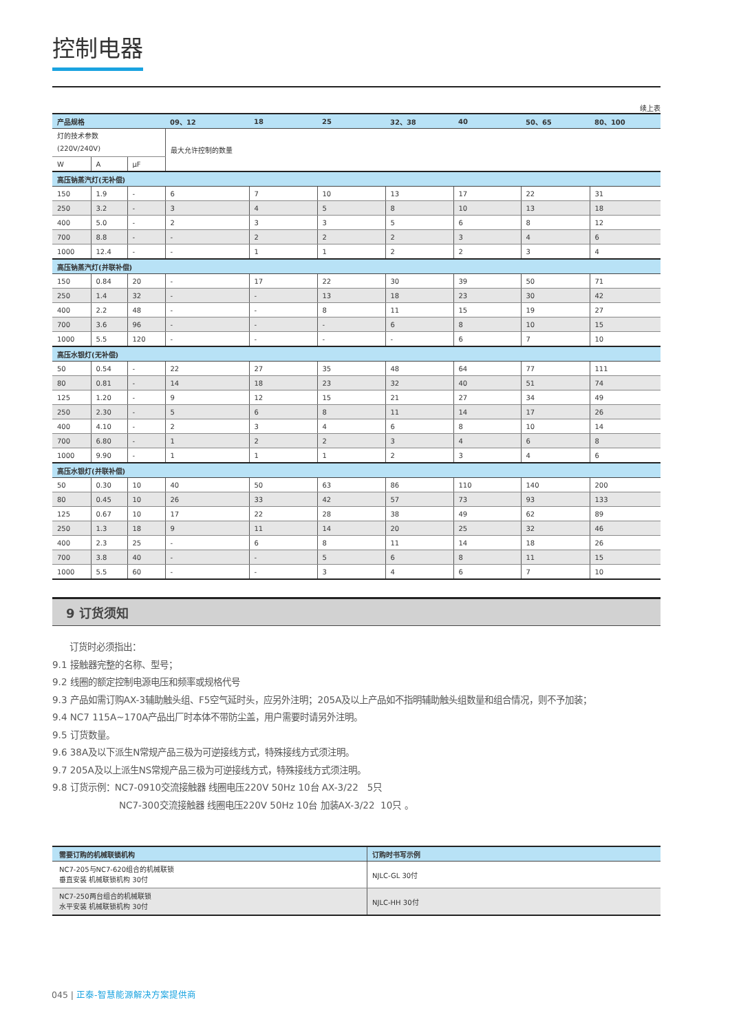控制电器
续上表
| 产品规格 | | | 09、12 | 18 | 25 | 32、38 | 40 | 50、65 | 80、100 |
| --- | --- | --- | --- | --- | --- | --- | --- | --- | --- |
| 灯的技术参数 (220V/240V) | | | 最大允许控制的数量 | | | | | | |
| W | A | μF | | | | | | | |
| 高压钠蒸汽灯(无补偿) | | | | | | | | | |
| 150 | 1.9 | - | 6 | 7 | 10 | 13 | 17 | 22 | 31 |
| 250 | 3.2 | - | 3 | 4 | 5 | 8 | 10 | 13 | 18 |
| 400 | 5.0 | - | 2 | 3 | 3 | 5 | 6 | 8 | 12 |
| 700 | 8.8 | - | - | 2 | 2 | 2 | 3 | 4 | 6 |
| 1000 | 12.4 | - | - | 1 | 1 | 2 | 2 | 3 | 4 |
| 高压钠蒸汽灯(并联补偿) | | | | | | | | | |
| 150 | 0.84 | 20 | - | 17 | 22 | 30 | 39 | 50 | 71 |
| 250 | 1.4 | 32 | - | - | 13 | 18 | 23 | 30 | 42 |
| 400 | 2.2 | 48 | - | - | 8 | 11 | 15 | 19 | 27 |
| 700 | 3.6 | 96 | - | - | - | 6 | 8 | 10 | 15 |
| 1000 | 5.5 | 120 | - | - | - | - | 6 | 7 | 10 |
| 高压水银灯(无补偿) | | | | | | | | | |
| 50 | 0.54 | - | 22 | 27 | 35 | 48 | 64 | 77 | 111 |
| 80 | 0.81 | - | 14 | 18 | 23 | 32 | 40 | 51 | 74 |
| 125 | 1.20 | - | 9 | 12 | 15 | 21 | 27 | 34 | 49 |
| 250 | 2.30 | - | 5 | 6 | 8 | 11 | 14 | 17 | 26 |
| 400 | 4.10 | - | 2 | 3 | 4 | 6 | 8 | 10 | 14 |
| 700 | 6.80 | - | 1 | 2 | 2 | 3 | 4 | 6 | 8 |
| 1000 | 9.90 | - | 1 | 1 | 1 | 2 | 3 | 4 | 6 |
| 高压水银灯(并联补偿) | | | | | | | | | |
| 50 | 0.30 | 10 | 40 | 50 | 63 | 86 | 110 | 140 | 200 |
| 80 | 0.45 | 10 | 26 | 33 | 42 | 57 | 73 | 93 | 133 |
| 125 | 0.67 | 10 | 17 | 22 | 28 | 38 | 49 | 62 | 89 |
| 250 | 1.3 | 18 | 9 | 11 | 14 | 20 | 25 | 32 | 46 |
| 400 | 2.3 | 25 | - | 6 | 8 | 11 | 14 | 18 | 26 |
| 700 | 3.8 | 40 | - | - | 5 | 6 | 8 | 11 | 15 |
| 1000 | 5.5 | 60 | - | - | 3 | 4 | 6 | 7 | 10 |
9 订货须知
订货时必须指出：
9.1 接触器完整的名称、型号；
9.2 线圈的额定控制电源电压和频率或规格代号
9.3 产品如需订购AX-3辅助触头组、F5空气延时头，应另外注明；205A及以上产品如不指明辅助触头组数量和组合情况，则不予加装；
9.4 NC7 115A~170A产品出厂时本体不带防尘盖，用户需要时请另外注明。
9.5 订货数量。
9.6 38A及以下派生N常规产品三极为可逆接线方式，特殊接线方式须注明。
9.7 205A及以上派生NS常规产品三极为可逆接线方式，特殊接线方式须注明。
9.8 订货示例：NC7-0910交流接触器 线圈电压220V 50Hz 10台 AX-3/22 5只
NC7-300交流接触器 线圈电压220V 50Hz 10台 加装AX-3/22 10只 。
| 需要订购的机械联锁机构 | 订购时书写示例 |
| --- | --- |
| NC7-205与NC7-620组合的机械联锁 垂直安装 机械联锁机构 30付 | NJLC-GL 30付 |
| NC7-250两台组合的机械联锁 水平安装 机械联锁机构 30付 | NJLC-HH 30付 |
045 | 正泰-智慧能源解决方案提供商